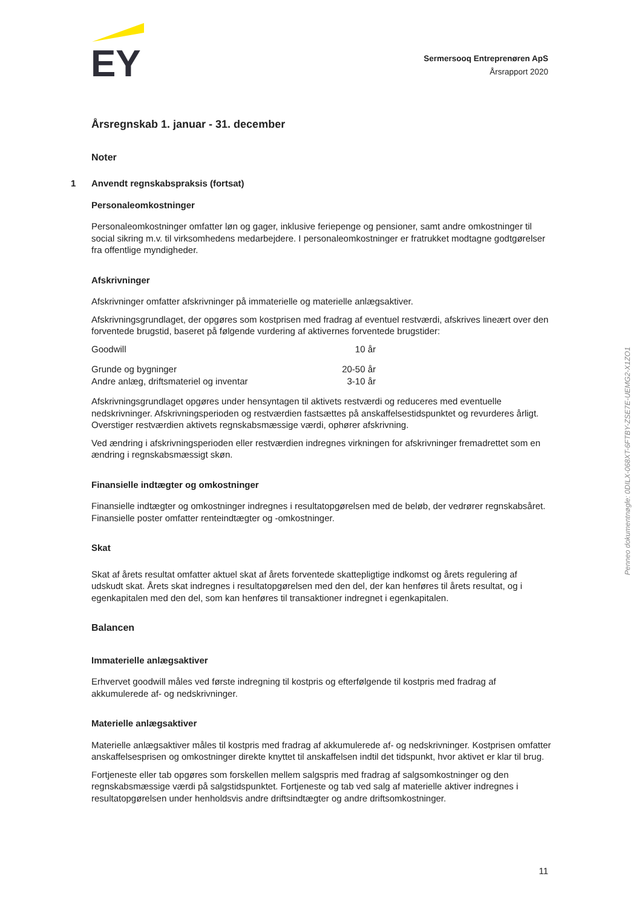EY
Sermersooq Entreprenøren ApS
Årsrapport 2020
Årsregnskab 1. januar - 31. december
Noter
1 Anvendt regnskabspraksis (fortsat)
Personaleomkostninger
Personaleomkostninger omfatter løn og gager, inklusive feriepenge og pensioner, samt andre omkostninger til social sikring m.v. til virksomhedens medarbejdere. I personaleomkostninger er fratrukket modtagne godtgørelser fra offentlige myndigheder.
Afskrivninger
Afskrivninger omfatter afskrivninger på immaterielle og materielle anlægsaktiver.
Afskrivningsgrundlaget, der opgøres som kostprisen med fradrag af eventuel restværdi, afskrives lineært over den forventede brugstid, baseret på følgende vurdering af aktivernes forventede brugstider:
| Goodwill | 10 år |
| Grunde og bygninger | 20-50 år |
| Andre anlæg, driftsmateriel og inventar | 3-10 år |
Afskrivningsgrundlaget opgøres under hensyntagen til aktivets restværdi og reduceres med eventuelle nedskrivninger. Afskrivningsperioden og restværdien fastsættes på anskaffelsestidspunktet og revurderes årligt. Overstiger restværdien aktivets regnskabsmæssige værdi, ophører afskrivning.
Ved ændring i afskrivningsperioden eller restværdien indregnes virkningen for afskrivninger fremadrettet som en ændring i regnskabsmæssigt skøn.
Finansielle indtægter og omkostninger
Finansielle indtægter og omkostninger indregnes i resultatopgørelsen med de beløb, der vedrører regnskabsåret. Finansielle poster omfatter renteindtægter og -omkostninger.
Skat
Skat af årets resultat omfatter aktuel skat af årets forventede skattepligtige indkomst og årets regulering af udskudt skat. Årets skat indregnes i resultatopgørelsen med den del, der kan henføres til årets resultat, og i egenkapitalen med den del, som kan henføres til transaktioner indregnet i egenkapitalen.
Balancen
Immaterielle anlægsaktiver
Erhvervet goodwill måles ved første indregning til kostpris og efterfølgende til kostpris med fradrag af akkumulerede af- og nedskrivninger.
Materielle anlægsaktiver
Materielle anlægsaktiver måles til kostpris med fradrag af akkumulerede af- og nedskrivninger. Kostprisen omfatter anskaffelsesprisen og omkostninger direkte knyttet til anskaffelsen indtil det tidspunkt, hvor aktivet er klar til brug.
Fortjeneste eller tab opgøres som forskellen mellem salgspris med fradrag af salgsomkostninger og den regnskabsmæssige værdi på salgstidspunktet. Fortjeneste og tab ved salg af materielle aktiver indregnes i resultatopgørelsen under henholdsvis andre driftsindtægter og andre driftsomkostninger.
Penneo dokumentnøgle: 0DILX-068XT-6FTBY-ZSE7E-UEMG2-X1ZO1
11